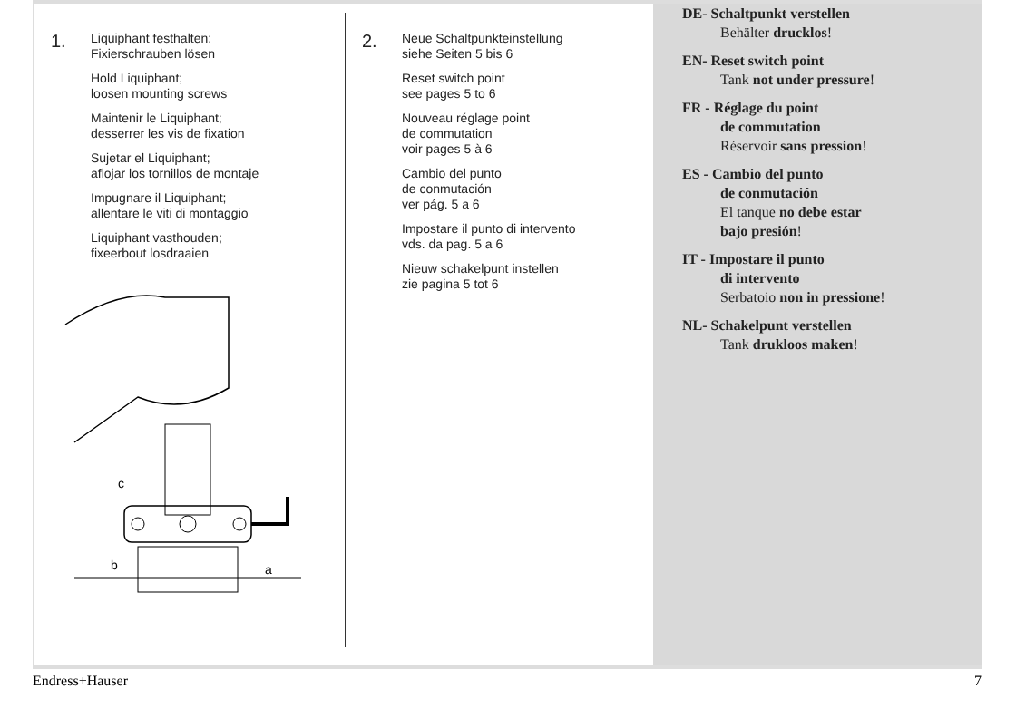1.
Liquiphant festhalten;
Fixierschrauben lösen
Hold Liquiphant;
loosen mounting screws
Maintenir le Liquiphant;
desserrer les vis de fixation
Sujetar el Liquiphant;
aflojar los tornillos de montaje
Impugnare il Liquiphant;
allentare le viti di montaggio
Liquiphant vasthouden;
fixeerbout losdraaien
c
b
a
2.
Neue Schaltpunkteinstellung
siehe Seiten 5 bis 6
Reset switch point
see pages 5 to 6
Nouveau réglage point
de commutation
voir pages 5 à 6
Cambio del punto
de conmutación
ver pág. 5 a 6
Impostare il punto di intervento
vds. da pag. 5 a 6
Nieuw schakelpunt instellen
zie pagina 5 tot 6
DE- Schaltpunkt verstellen
Behälter drucklos!
EN- Reset switch point
Tank not under pressure!
FR - Réglage du point
de commutation
Réservoir sans pression!
ES - Cambio del punto
de conmutación
El tanque no debe estar
bajo presión!
IT - Impostare il punto
di intervento
Serbatoio non in pressione!
NL- Schakelpunt verstellen
Tank drukloos maken!
Endress+Hauser 7